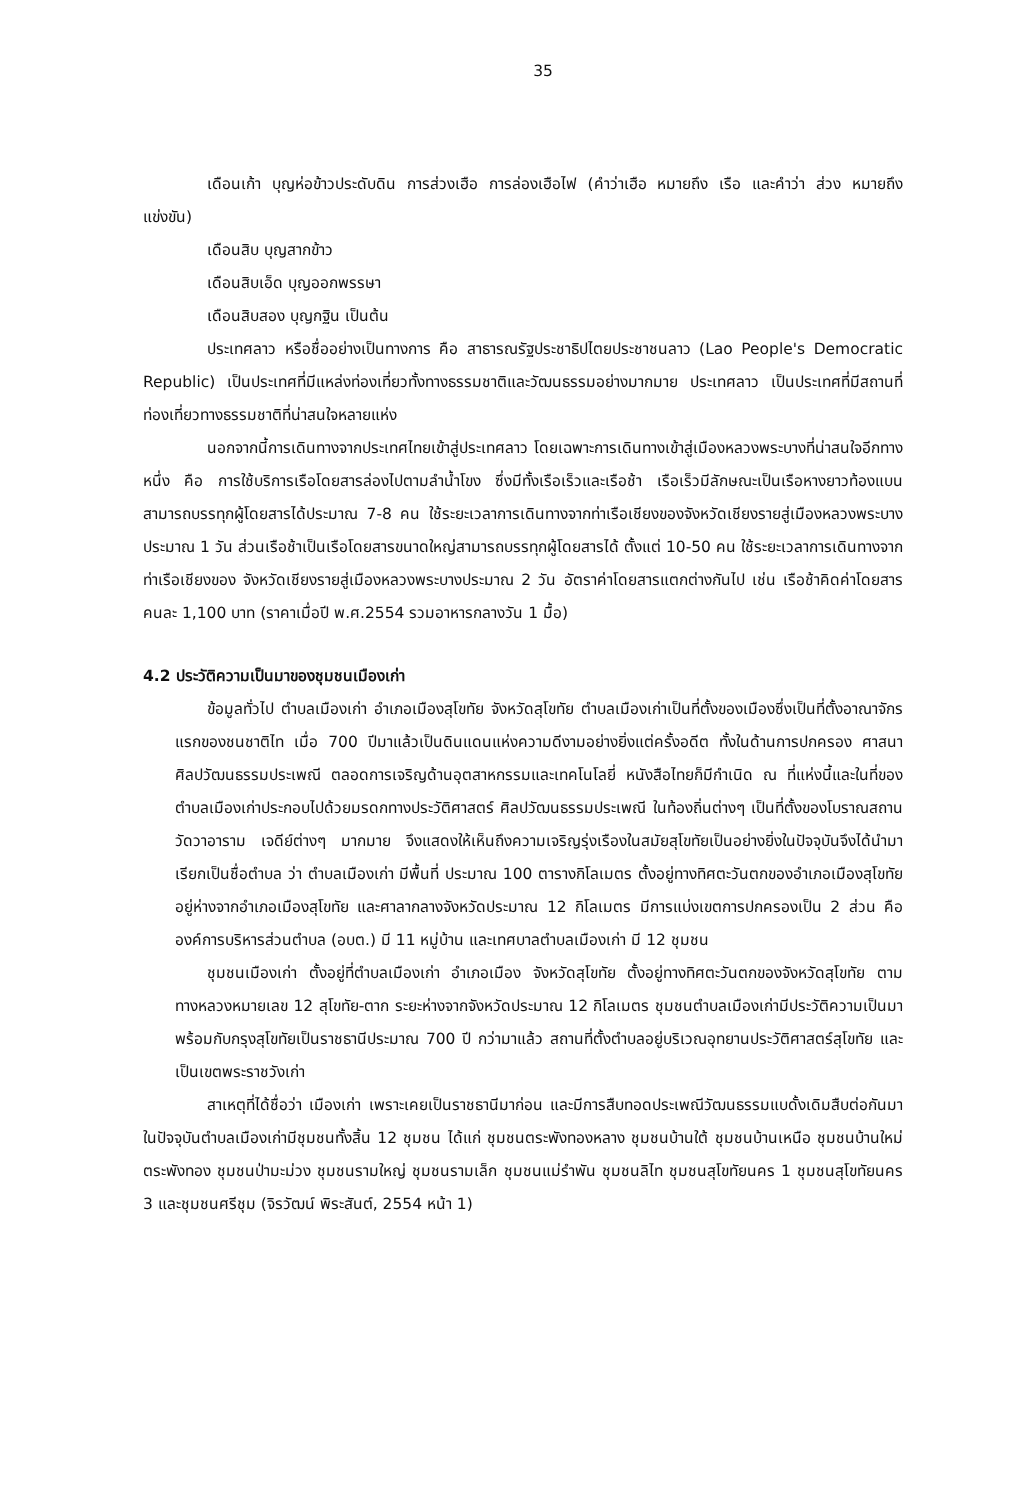35
เดือนเก้า บุญห่อข้าวประดับดิน การส่วงเฮือ การล่องเฮือไฟ (คำว่าเฮือ หมายถึง เรือ และคำว่า ส่วง หมายถึง แข่งขัน)
เดือนสิบ บุญสากข้าว
เดือนสิบเอ็ด บุญออกพรรษา
เดือนสิบสอง บุญกฐิน เป็นต้น
ประเทศลาว หรือชื่ออย่างเป็นทางการ คือ สาธารณรัฐประชาธิปไตยประชาชนลาว (Lao People's Democratic Republic) เป็นประเทศที่มีแหล่งท่องเที่ยวทั้งทางธรรมชาติและวัฒนธรรมอย่างมากมาย ประเทศลาว เป็นประเทศที่มีสถานที่ท่องเที่ยวทางธรรมชาติที่น่าสนใจหลายแห่ง
นอกจากนี้การเดินทางจากประเทศไทยเข้าสู่ประเทศลาว โดยเฉพาะการเดินทางเข้าสู่เมืองหลวงพระบางที่น่าสนใจอีกทางหนึ่ง คือ การใช้บริการเรือโดยสารล่องไปตามลำน้ำโขง ซึ่งมีทั้งเรือเร็วและเรือช้า เรือเร็วมีลักษณะเป็นเรือหางยาวท้องแบน สามารถบรรทุกผู้โดยสารได้ประมาณ 7-8 คน ใช้ระยะเวลาการเดินทางจากท่าเรือเชียงของจังหวัดเชียงรายสู่เมืองหลวงพระบางประมาณ 1 วัน ส่วนเรือช้าเป็นเรือโดยสารขนาดใหญ่สามารถบรรทุกผู้โดยสารได้ ตั้งแต่ 10-50 คน ใช้ระยะเวลาการเดินทางจากท่าเรือเชียงของ จังหวัดเชียงรายสู่เมืองหลวงพระบางประมาณ 2 วัน อัตราค่าโดยสารแตกต่างกันไป เช่น เรือช้าคิดค่าโดยสาร คนละ 1,100 บาท (ราคาเมื่อปี พ.ศ.2554 รวมอาหารกลางวัน 1 มื้อ)
4.2 ประวัติความเป็นมาของชุมชนเมืองเก่า
ข้อมูลทั่วไป ตำบลเมืองเก่า อำเภอเมืองสุโขทัย จังหวัดสุโขทัย ตำบลเมืองเก่าเป็นที่ตั้งของเมืองซึ่งเป็นที่ตั้งอาณาจักรแรกของชนชาติไท เมื่อ 700 ปีมาแล้วเป็นดินแดนแห่งความดีงามอย่างยิ่งแต่ครั้งอดีต ทั้งในด้านการปกครอง ศาสนา ศิลปวัฒนธรรมประเพณี ตลอดการเจริญด้านอุตสาหกรรมและเทคโนโลยี่ หนังสือไทยก็มีกำเนิด ณ ที่แห่งนี้และในที่ของตำบลเมืองเก่าประกอบไปด้วยมรดกทางประวัติศาสตร์ ศิลปวัฒนธรรมประเพณี ในท้องถิ่นต่างๆ เป็นที่ตั้งของโบราณสถาน วัดวาอาราม เจดีย์ต่างๆ มากมาย จึงแสดงให้เห็นถึงความเจริญรุ่งเรืองในสมัยสุโขทัยเป็นอย่างยิ่งในปัจจุบันจึงได้นำมาเรียกเป็นชื่อตำบล ว่า ตำบลเมืองเก่า มีพื้นที่ ประมาณ 100 ตารางกิโลเมตร ตั้งอยู่ทางทิศตะวันตกของอำเภอเมืองสุโขทัย อยู่ห่างจากอำเภอเมืองสุโขทัย และศาลากลางจังหวัดประมาณ 12 กิโลเมตร มีการแบ่งเขตการปกครองเป็น 2 ส่วน คือ องค์การบริหารส่วนตำบล (อบต.) มี 11 หมู่บ้าน และเทศบาลตำบลเมืองเก่า มี 12 ชุมชน
ชุมชนเมืองเก่า ตั้งอยู่ที่ตำบลเมืองเก่า อำเภอเมือง จังหวัดสุโขทัย ตั้งอยู่ทางทิศตะวันตกของจังหวัดสุโขทัย ตามทางหลวงหมายเลข 12 สุโขทัย-ตาก ระยะห่างจากจังหวัดประมาณ 12 กิโลเมตร ชุมชนตำบลเมืองเก่ามีประวัติความเป็นมาพร้อมกับกรุงสุโขทัยเป็นราชธานีประมาณ 700 ปี กว่ามาแล้ว สถานที่ตั้งตำบลอยู่บริเวณอุทยานประวัติศาสตร์สุโขทัย และเป็นเขตพระราชวังเก่า
สาเหตุที่ได้ชื่อว่า เมืองเก่า เพราะเคยเป็นราชธานีมาก่อน และมีการสืบทอดประเพณีวัฒนธรรมแบดั้งเดิมสืบต่อกันมา ในปัจจุบันตำบลเมืองเก่ามีชุมชนทั้งสิ้น 12 ชุมชน ได้แก่ ชุมชนตระพังทองหลาง ชุมชนบ้านใต้ ชุมชนบ้านเหนือ ชุมชนบ้านใหม่ตระพังทอง ชุมชนป่ามะม่วง ชุมชนรามใหญ่ ชุมชนรามเล็ก ชุมชนแม่รำพัน ชุมชนลิไท ชุมชนสุโขทัยนคร 1 ชุมชนสุโขทัยนคร 3 และชุมชนศรีชุม (จิรวัฒน์ พิระสันต์, 2554 หน้า 1)